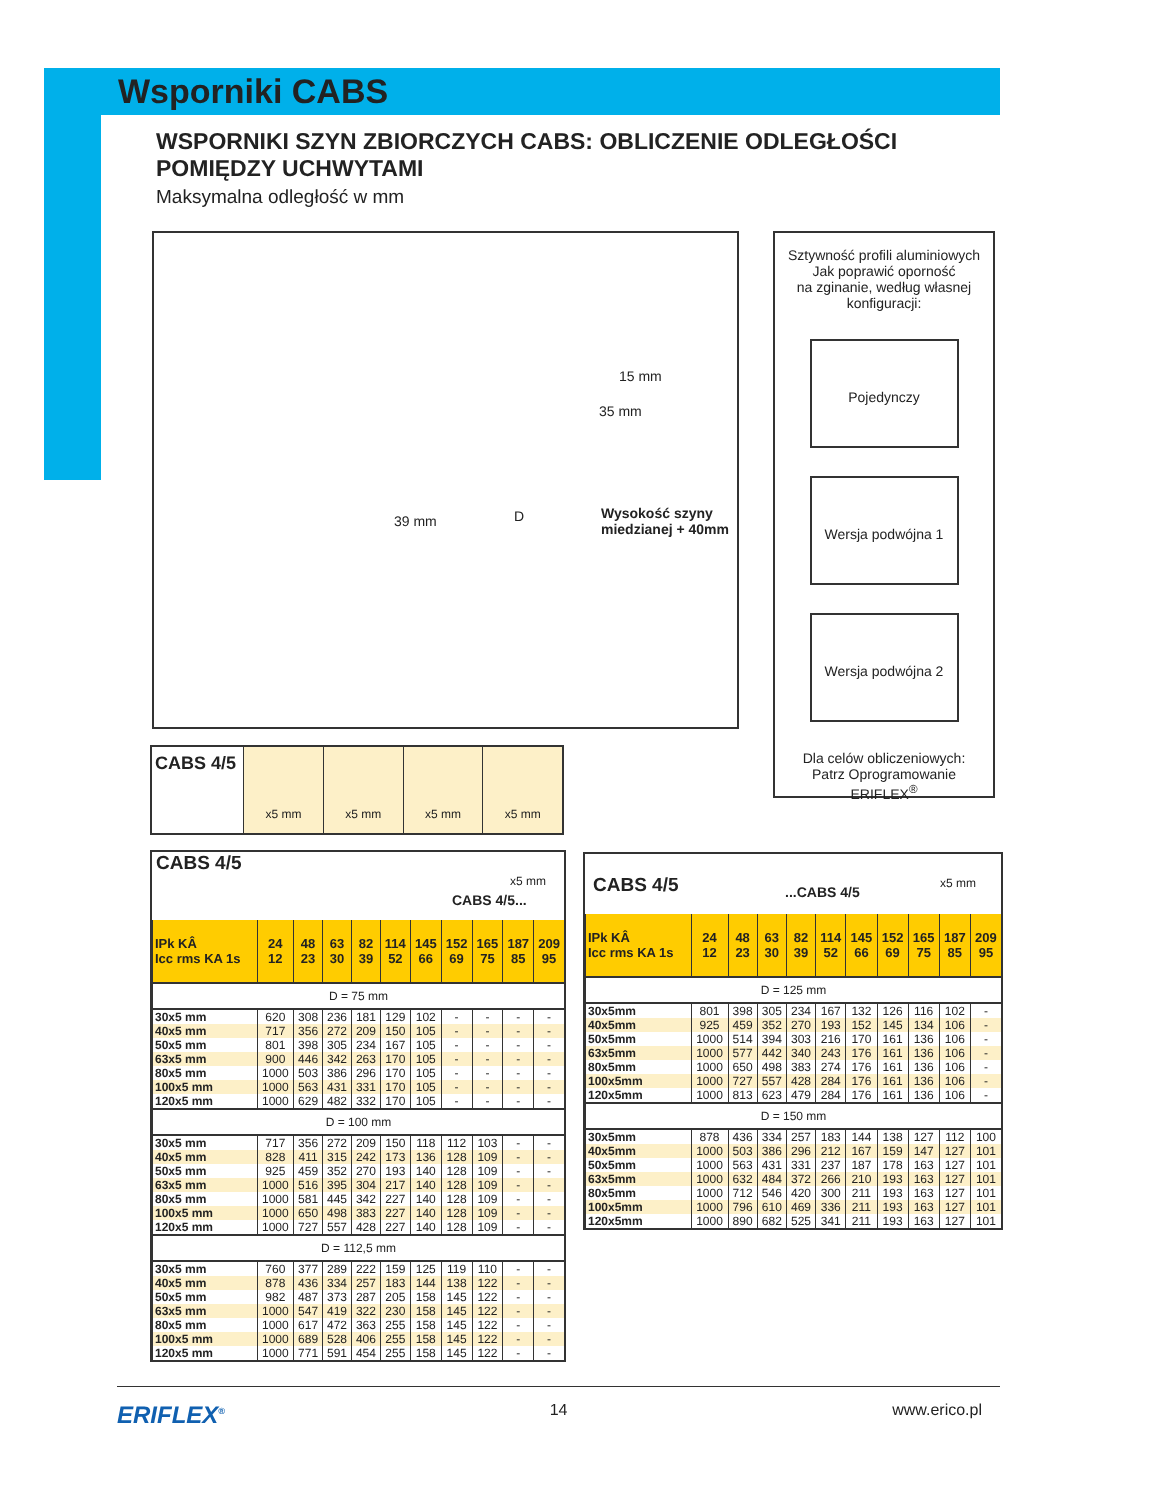Wsporniki CABS
WSPORNIKI SZYN ZBIORCZYCH CABS: OBLICZENIE ODLEGŁOŚCI POMIĘDZY UCHWYTAMI
Maksymalna odległość w mm
15 mm
35 mm
D 39 mm Wysokość szyny
miedzianej + 40mm
Sztywność profili aluminiowych
Jak poprawić oporność
na zginanie, według własnej
konfiguracji:
Pojedynczy
Wersja podwójna 1
Wersja podwójna 2
Dla celów obliczeniowych:
Patrz Oprogramowanie
ERIFLEX<sup>®</sup>
CABS 4/5
x5 mm x5 mm x5 mm x5 mm
CABS 4/5
CABS 4/5...
x5 mm
| IPk KÂ Icc rms KA 1s | 24 12 | 48 23 | 63 30 | 82 39 | 114 52 | 145 66 | 152 69 | 165 75 | 187 85 | 209 95 |
| --- | --- | --- | --- | --- | --- | --- | --- | --- | --- | --- |
| D = 75 mm | | | | | | | | | | |
| 30x5 mm | 620 | 308 | 236 | 181 | 129 | 102 | - | - | - | - |
| 40x5 mm | 717 | 356 | 272 | 209 | 150 | 105 | - | - | - | - |
| 50x5 mm | 801 | 398 | 305 | 234 | 167 | 105 | - | - | - | - |
| 63x5 mm | 900 | 446 | 342 | 263 | 170 | 105 | - | - | - | - |
| 80x5 mm | 1000 | 503 | 386 | 296 | 170 | 105 | - | - | - | - |
| 100x5 mm | 1000 | 563 | 431 | 331 | 170 | 105 | - | - | - | - |
| 120x5 mm | 1000 | 629 | 482 | 332 | 170 | 105 | - | - | - | - |
| D = 100 mm | | | | | | | | | | |
| 30x5 mm | 717 | 356 | 272 | 209 | 150 | 118 | 112 | 103 | - | - |
| 40x5 mm | 828 | 411 | 315 | 242 | 173 | 136 | 128 | 109 | - | - |
| 50x5 mm | 925 | 459 | 352 | 270 | 193 | 140 | 128 | 109 | - | - |
| 63x5 mm | 1000 | 516 | 395 | 304 | 217 | 140 | 128 | 109 | - | - |
| 80x5 mm | 1000 | 581 | 445 | 342 | 227 | 140 | 128 | 109 | - | - |
| 100x5 mm | 1000 | 650 | 498 | 383 | 227 | 140 | 128 | 109 | - | - |
| 120x5 mm | 1000 | 727 | 557 | 428 | 227 | 140 | 128 | 109 | - | - |
| D = 112,5 mm | | | | | | | | | | |
| 30x5 mm | 760 | 377 | 289 | 222 | 159 | 125 | 119 | 110 | - | - |
| 40x5 mm | 878 | 436 | 334 | 257 | 183 | 144 | 138 | 122 | - | - |
| 50x5 mm | 982 | 487 | 373 | 287 | 205 | 158 | 145 | 122 | - | - |
| 63x5 mm | 1000 | 547 | 419 | 322 | 230 | 158 | 145 | 122 | - | - |
| 80x5 mm | 1000 | 617 | 472 | 363 | 255 | 158 | 145 | 122 | - | - |
| 100x5 mm | 1000 | 689 | 528 | 406 | 255 | 158 | 145 | 122 | - | - |
| 120x5 mm | 1000 | 771 | 591 | 454 | 255 | 158 | 145 | 122 | - | - |
CABS 4/5...CABS 4/5
x5 mm
| IPk KÂ Icc rms KA 1s | 24 12 | 48 23 | 63 30 | 82 39 | 114 52 | 145 66 | 152 69 | 165 75 | 187 85 | 209 95 |
| --- | --- | --- | --- | --- | --- | --- | --- | --- | --- | --- |
| D = 125 mm | | | | | | | | | | |
| 30x5mm | 801 | 398 | 305 | 234 | 167 | 132 | 126 | 116 | 102 | - |
| 40x5mm | 925 | 459 | 352 | 270 | 193 | 152 | 145 | 134 | 106 | - |
| 50x5mm | 1000 | 514 | 394 | 303 | 216 | 170 | 161 | 136 | 106 | - |
| 63x5mm | 1000 | 577 | 442 | 340 | 243 | 176 | 161 | 136 | 106 | - |
| 80x5mm | 1000 | 650 | 498 | 383 | 274 | 176 | 161 | 136 | 106 | - |
| 100x5mm | 1000 | 727 | 557 | 428 | 284 | 176 | 161 | 136 | 106 | - |
| 120x5mm | 1000 | 813 | 623 | 479 | 284 | 176 | 161 | 136 | 106 | - |
| D = 150 mm | | | | | | | | | | |
| 30x5mm | 878 | 436 | 334 | 257 | 183 | 144 | 138 | 127 | 112 | 100 |
| 40x5mm | 1000 | 503 | 386 | 296 | 212 | 167 | 159 | 147 | 127 | 101 |
| 50x5mm | 1000 | 563 | 431 | 331 | 237 | 187 | 178 | 163 | 127 | 101 |
| 63x5mm | 1000 | 632 | 484 | 372 | 266 | 210 | 193 | 163 | 127 | 101 |
| 80x5mm | 1000 | 712 | 546 | 420 | 300 | 211 | 193 | 163 | 127 | 101 |
| 100x5mm | 1000 | 796 | 610 | 469 | 336 | 211 | 193 | 163 | 127 | 101 |
| 120x5mm | 1000 | 890 | 682 | 525 | 341 | 211 | 193 | 163 | 127 | 101 |
ERIFLEX<sup>®</sup> 14 www.erico.pl